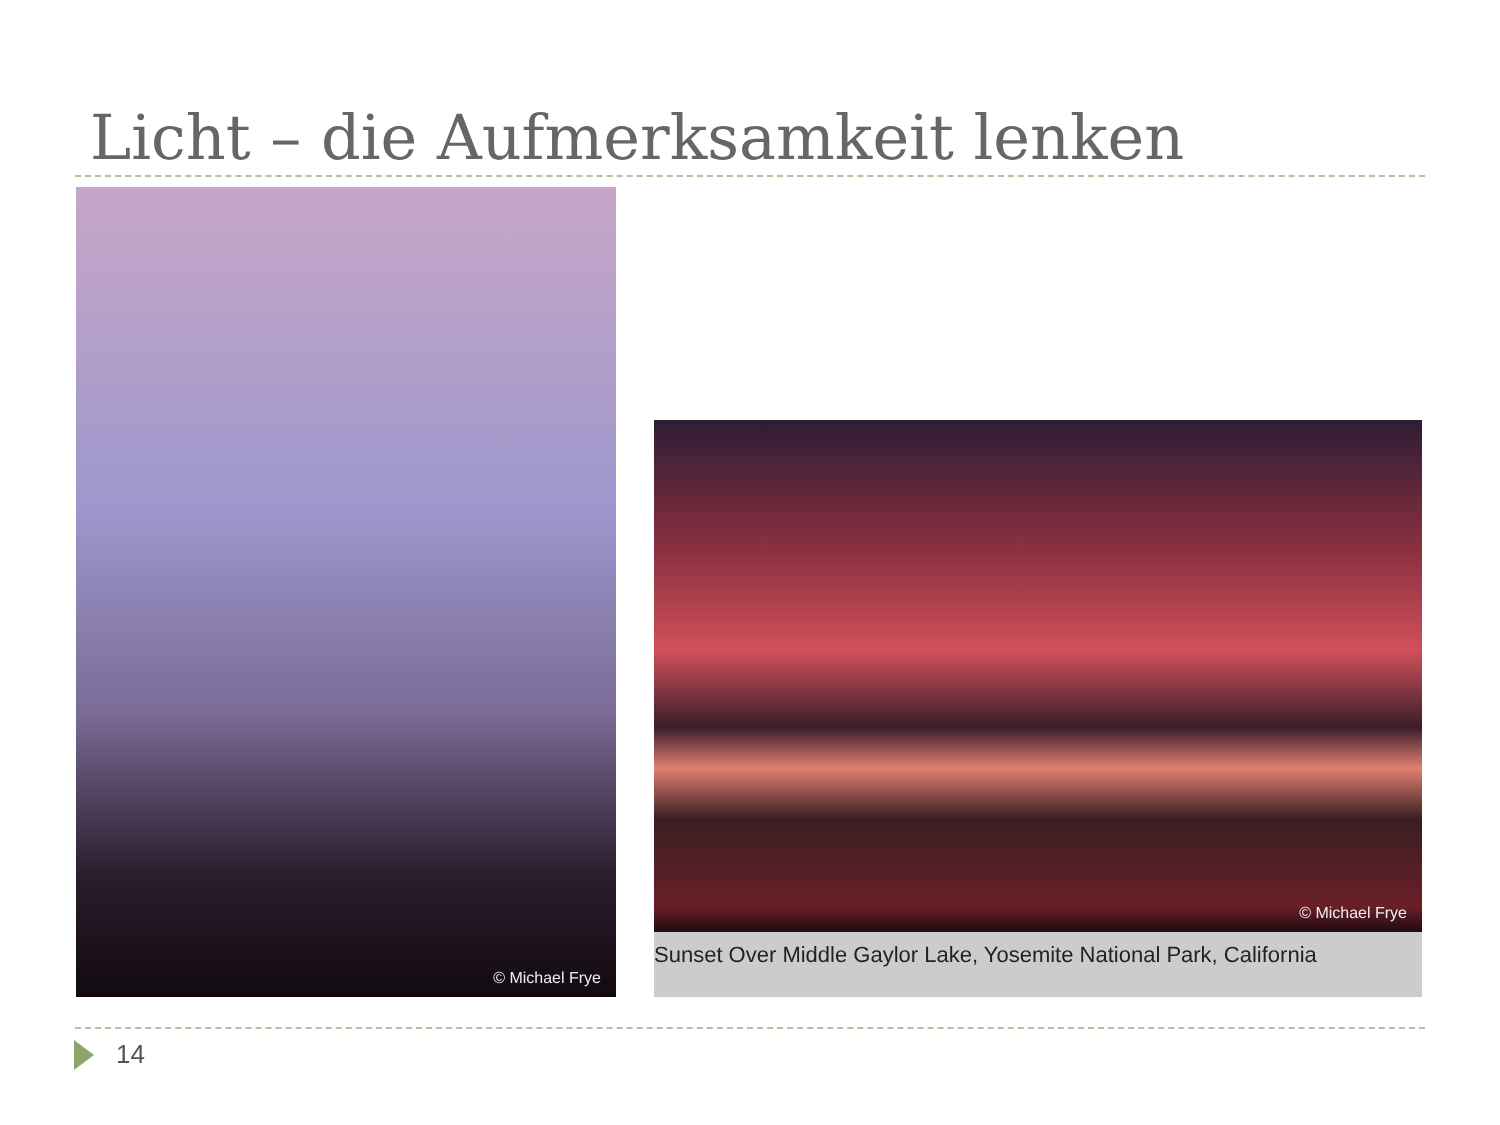Licht – die Aufmerksamkeit lenken
© Michael Frye
© Michael Frye
Sunset Over Middle Gaylor Lake, Yosemite National Park, California
14